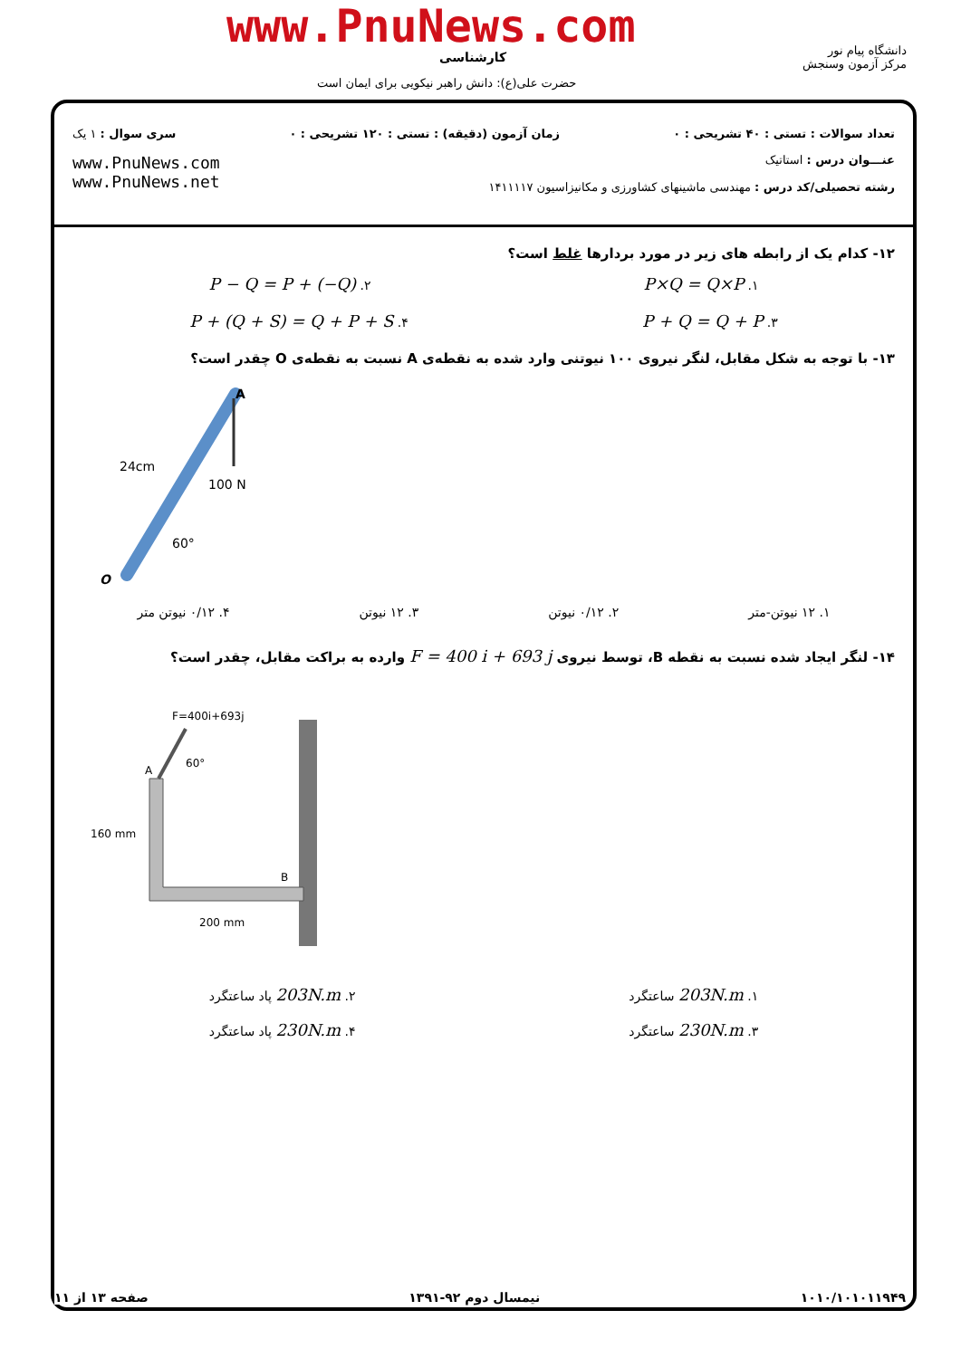www.PnuNews.com
دانشگاه پیام نور
مرکز آزمون وسنجش
کارشناسی
حضرت علی(ع): دانش راهبر نیکویی برای ایمان است
تعداد سوالات : تستی : ۴۰ تشریحی : ۰ زمان آزمون (دقیقه) : تستی : ۱۲۰ تشریحی : ۰ سری سوال : ۱ یک
عنـــوان درس : استاتیک
رشته تحصیلی/کد درس : مهندسی ماشینهای کشاورزی و مکانیزاسیون ۱۴۱۱۱۱۷
www.PnuNews.com
www.PnuNews.net
۱۲- کدام یک از رابطه های زیر در مورد بردارها غلط است؟
۱. P×Q = Q×P ۲. P − Q = P + (−Q)
۳. P + Q = Q + P ۴. P + (Q + S) = Q + P + S
۱۳- با توجه به شکل مقابل، لنگر نیروی ۱۰۰ نیوتنی وارد شده به نقطه‌ی A نسبت به نقطه‌ی O چقدر است؟
A
O
24cm
100 N
60°
۱. ۱۲ نیوتن-متر ۲. ۰/۱۲ نیوتن ۳. ۱۲ نیوتن ۴. ۰/۱۲ نیوتن متر
۱۴- لنگر ایجاد شده نسبت به نقطه B، توسط نیروی F = 400 i + 693 j وارده به براکت مقابل، چقدر است؟
F=400i+693j
A
60°
160 mm
B
200 mm
۱. 203N.m ساعتگرد ۲. 203N.m پاد ساعتگرد
۳. 230N.m ساعتگرد ۴. 230N.m پاد ساعتگرد
۱۰۱۰/۱۰۱۰۱۱۹۴۹ نیمسال دوم ۹۲-۱۳۹۱ صفحه ۱۳ از ۱۱